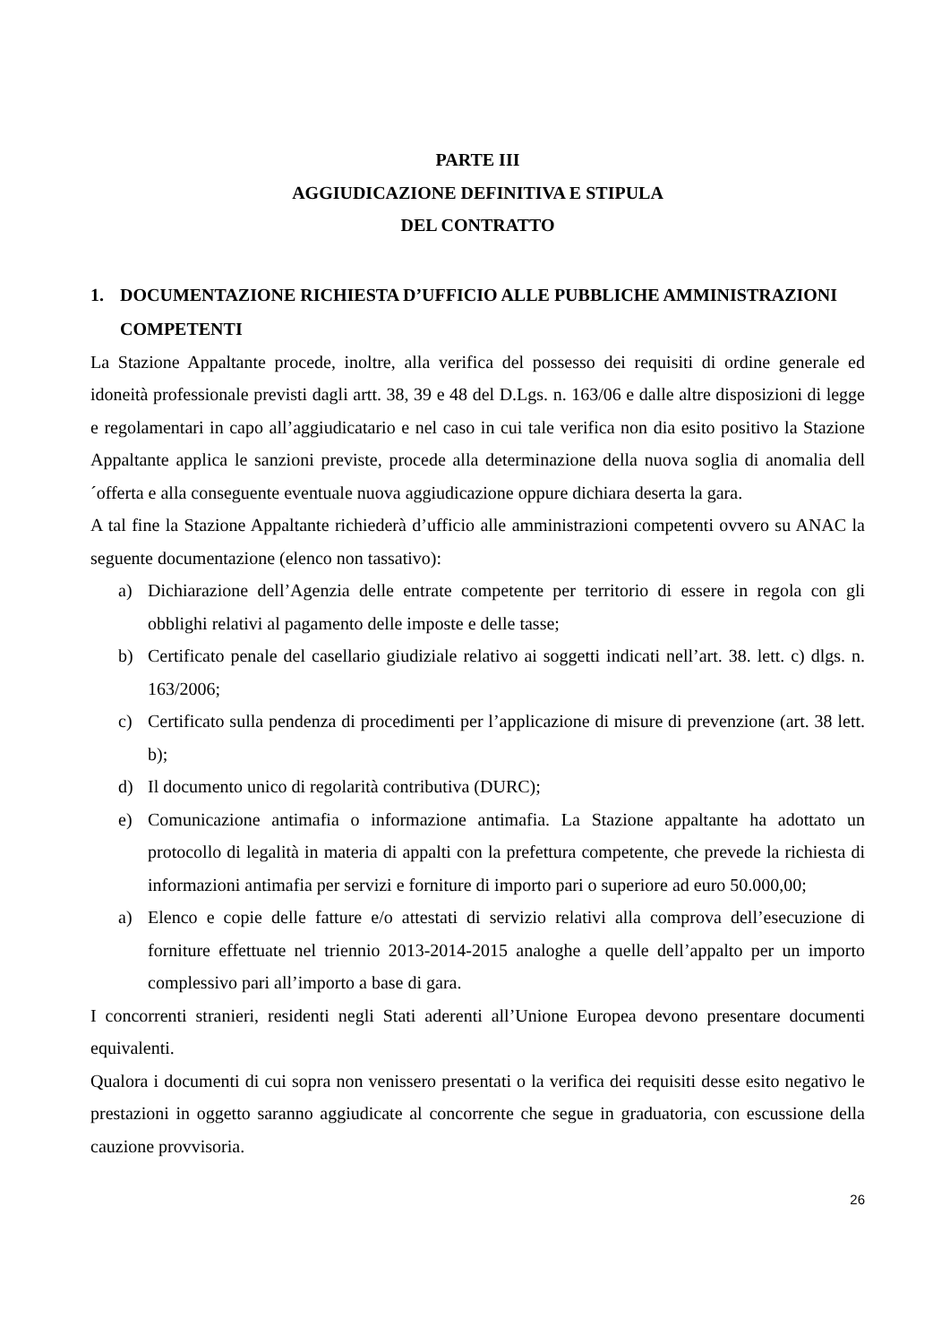PARTE III
AGGIUDICAZIONE DEFINITIVA E STIPULA
DEL CONTRATTO
1. DOCUMENTAZIONE RICHIESTA D’UFFICIO ALLE PUBBLICHE AMMINISTRAZIONI COMPETENTI
La Stazione Appaltante procede, inoltre, alla verifica del possesso dei requisiti di ordine generale ed idoneità professionale previsti dagli artt. 38, 39 e 48 del D.Lgs. n. 163/06 e dalle altre disposizioni di legge e regolamentari in capo all’aggiudicatario e nel caso in cui tale verifica non dia esito positivo la Stazione Appaltante applica le sanzioni previste, procede alla determinazione della nuova soglia di anomalia dell´offerta e alla conseguente eventuale nuova aggiudicazione oppure dichiara deserta la gara.
A tal fine la Stazione Appaltante richiederà d’ufficio alle amministrazioni competenti ovvero su ANAC la seguente documentazione (elenco non tassativo):
a) Dichiarazione dell’Agenzia delle entrate competente per territorio di essere in regola con gli obblighi relativi al pagamento delle imposte e delle tasse;
b) Certificato penale del casellario giudiziale relativo ai soggetti indicati nell’art. 38. lett. c) dlgs. n. 163/2006;
c) Certificato sulla pendenza di procedimenti per l’applicazione di misure di prevenzione (art. 38 lett. b);
d) Il documento unico di regolarità contributiva (DURC);
e) Comunicazione antimafia o informazione antimafia. La Stazione appaltante ha adottato un protocollo di legalità in materia di appalti con la prefettura competente, che prevede la richiesta di informazioni antimafia per servizi e forniture di importo pari o superiore ad euro 50.000,00;
a) Elenco e copie delle fatture e/o attestati di servizio relativi alla comprova dell’esecuzione di forniture effettuate nel triennio 2013-2014-2015 analoghe a quelle dell’appalto per un importo complessivo pari all’importo a base di gara.
I concorrenti stranieri, residenti negli Stati aderenti all’Unione Europea devono presentare documenti equivalenti.
Qualora i documenti di cui sopra non venissero presentati o la verifica dei requisiti desse esito negativo le prestazioni in oggetto saranno aggiudicate al concorrente che segue in graduatoria, con escussione della cauzione provvisoria.
26